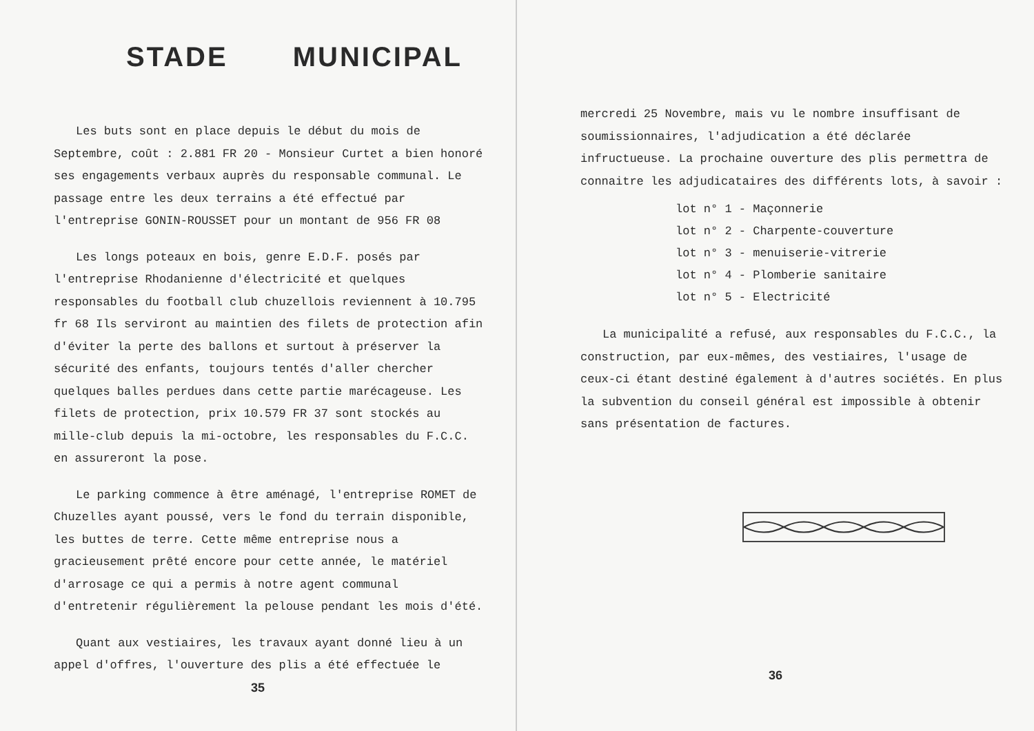STADE MUNICIPAL
Les buts sont en place depuis le début du mois de Septembre, coût : 2.881 FR 20 - Monsieur Curtet a bien honoré ses engagements verbaux auprès du responsable communal. Le passage entre les deux terrains a été effectué par l'entreprise GONIN-ROUSSET pour un montant de 956 FR 08
Les longs poteaux en bois, genre E.D.F. posés par l'entreprise Rhodanienne d'électricité et quelques responsables du football club chuzellois reviennent à 10.795 fr 68 Ils serviront au maintien des filets de protection afin d'éviter la perte des ballons et surtout à préserver la sécurité des enfants, toujours tentés d'aller chercher quelques balles perdues dans cette partie marécageuse. Les filets de protection, prix 10.579 FR 37 sont stockés au mille-club depuis la mi-octobre, les responsables du F.C.C. en assureront la pose.
Le parking commence à être aménagé, l'entreprise ROMET de Chuzelles ayant poussé, vers le fond du terrain disponible, les buttes de terre. Cette même entreprise nous a gracieusement prêté encore pour cette année, le matériel d'arrosage ce qui a permis à notre agent communal d'entretenir régulièrement la pelouse pendant les mois d'été.
Quant aux vestiaires, les travaux ayant donné lieu à un appel d'offres, l'ouverture des plis a été effectuée le
35
mercredi 25 Novembre, mais vu le nombre insuffisant de soumissionnaires, l'adjudication a été déclarée infructueuse. La prochaine ouverture des plis permettra de connaitre les adjudicataires des différents lots, à savoir :
lot n° 1 - Maçonnerie
lot n° 2 - Charpente-couverture
lot n° 3 - menuiserie-vitrerie
lot n° 4 - Plomberie sanitaire
lot n° 5 - Electricité
La municipalité a refusé, aux responsables du F.C.C., la construction, par eux-mêmes, des vestiaires, l'usage de ceux-ci étant destiné également à d'autres sociétés. En plus la subvention du conseil général est impossible à obtenir sans présentation de factures.
36